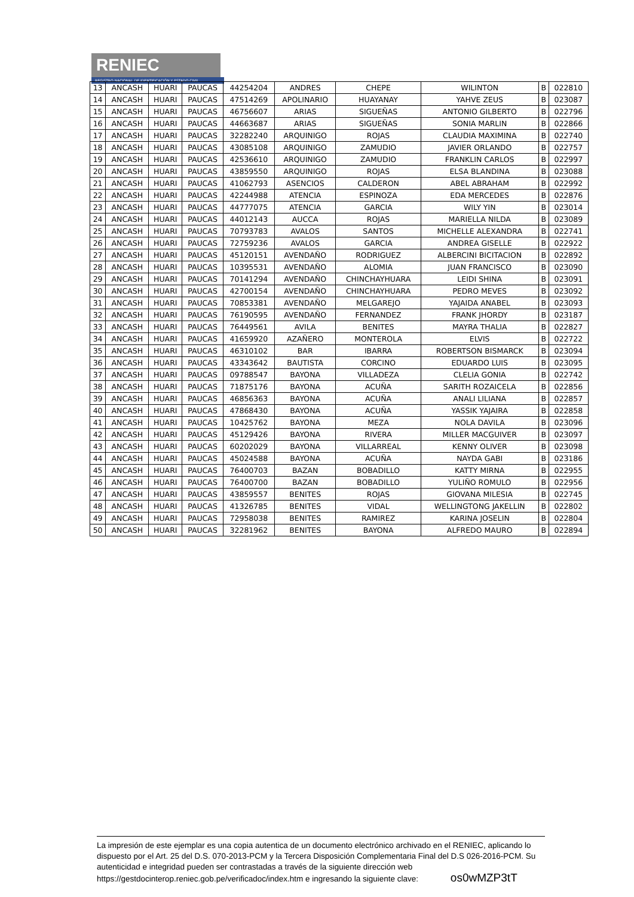RENIEC
REGISTRO NACIONAL DE IDENTIFICACIÓN Y ESTADO CIVIL
| 13 | ANCASH | HUARI | PAUCAS | 44254204 | ANDRES | CHEPE | WILINTON | B | 022810 |
| 14 | ANCASH | HUARI | PAUCAS | 47514269 | APOLINARIO | HUAYANAY | YAHVE ZEUS | B | 023087 |
| 15 | ANCASH | HUARI | PAUCAS | 46756607 | ARIAS | SIGUEÑAS | ANTONIO GILBERTO | B | 022796 |
| 16 | ANCASH | HUARI | PAUCAS | 44663687 | ARIAS | SIGUEÑAS | SONIA MARLIN | B | 022866 |
| 17 | ANCASH | HUARI | PAUCAS | 32282240 | ARQUINIGO | ROJAS | CLAUDIA MAXIMINA | B | 022740 |
| 18 | ANCASH | HUARI | PAUCAS | 43085108 | ARQUINIGO | ZAMUDIO | JAVIER ORLANDO | B | 022757 |
| 19 | ANCASH | HUARI | PAUCAS | 42536610 | ARQUINIGO | ZAMUDIO | FRANKLIN CARLOS | B | 022997 |
| 20 | ANCASH | HUARI | PAUCAS | 43859550 | ARQUINIGO | ROJAS | ELSA BLANDINA | B | 023088 |
| 21 | ANCASH | HUARI | PAUCAS | 41062793 | ASENCIOS | CALDERON | ABEL ABRAHAM | B | 022992 |
| 22 | ANCASH | HUARI | PAUCAS | 42244988 | ATENCIA | ESPINOZA | EDA MERCEDES | B | 022876 |
| 23 | ANCASH | HUARI | PAUCAS | 44777075 | ATENCIA | GARCIA | WILY YIN | B | 023014 |
| 24 | ANCASH | HUARI | PAUCAS | 44012143 | AUCCA | ROJAS | MARIELLA NILDA | B | 023089 |
| 25 | ANCASH | HUARI | PAUCAS | 70793783 | AVALOS | SANTOS | MICHELLE ALEXANDRA | B | 022741 |
| 26 | ANCASH | HUARI | PAUCAS | 72759236 | AVALOS | GARCIA | ANDREA GISELLE | B | 022922 |
| 27 | ANCASH | HUARI | PAUCAS | 45120151 | AVENDAÑO | RODRIGUEZ | ALBERCINI BICITACION | B | 022892 |
| 28 | ANCASH | HUARI | PAUCAS | 10395531 | AVENDAÑO | ALOMIA | JUAN FRANCISCO | B | 023090 |
| 29 | ANCASH | HUARI | PAUCAS | 70141294 | AVENDAÑO | CHINCHAYHUARA | LEIDI SHINA | B | 023091 |
| 30 | ANCASH | HUARI | PAUCAS | 42700154 | AVENDAÑO | CHINCHAYHUARA | PEDRO MEVES | B | 023092 |
| 31 | ANCASH | HUARI | PAUCAS | 70853381 | AVENDAÑO | MELGAREJO | YAJAIDA ANABEL | B | 023093 |
| 32 | ANCASH | HUARI | PAUCAS | 76190595 | AVENDAÑO | FERNANDEZ | FRANK JHORDY | B | 023187 |
| 33 | ANCASH | HUARI | PAUCAS | 76449561 | AVILA | BENITES | MAYRA THALIA | B | 022827 |
| 34 | ANCASH | HUARI | PAUCAS | 41659920 | AZAÑERO | MONTEROLA | ELVIS | B | 022722 |
| 35 | ANCASH | HUARI | PAUCAS | 46310102 | BAR | IBARRA | ROBERTSON BISMARCK | B | 023094 |
| 36 | ANCASH | HUARI | PAUCAS | 43343642 | BAUTISTA | CORCINO | EDUARDO LUIS | B | 023095 |
| 37 | ANCASH | HUARI | PAUCAS | 09788547 | BAYONA | VILLADEZA | CLELIA GONIA | B | 022742 |
| 38 | ANCASH | HUARI | PAUCAS | 71875176 | BAYONA | ACUÑA | SARITH ROZAICELA | B | 022856 |
| 39 | ANCASH | HUARI | PAUCAS | 46856363 | BAYONA | ACUÑA | ANALI LILIANA | B | 022857 |
| 40 | ANCASH | HUARI | PAUCAS | 47868430 | BAYONA | ACUÑA | YASSIK YAJAIRA | B | 022858 |
| 41 | ANCASH | HUARI | PAUCAS | 10425762 | BAYONA | MEZA | NOLA DAVILA | B | 023096 |
| 42 | ANCASH | HUARI | PAUCAS | 45129426 | BAYONA | RIVERA | MILLER MACGUIVER | B | 023097 |
| 43 | ANCASH | HUARI | PAUCAS | 60202029 | BAYONA | VILLARREAL | KENNY OLIVER | B | 023098 |
| 44 | ANCASH | HUARI | PAUCAS | 45024588 | BAYONA | ACUÑA | NAYDA GABI | B | 023186 |
| 45 | ANCASH | HUARI | PAUCAS | 76400703 | BAZAN | BOBADILLO | KATTY MIRNA | B | 022955 |
| 46 | ANCASH | HUARI | PAUCAS | 76400700 | BAZAN | BOBADILLO | YULIÑO ROMULO | B | 022956 |
| 47 | ANCASH | HUARI | PAUCAS | 43859557 | BENITES | ROJAS | GIOVANA MILESIA | B | 022745 |
| 48 | ANCASH | HUARI | PAUCAS | 41326785 | BENITES | VIDAL | WELLINGTONG JAKELLIN | B | 022802 |
| 49 | ANCASH | HUARI | PAUCAS | 72958038 | BENITES | RAMIREZ | KARINA JOSELIN | B | 022804 |
| 50 | ANCASH | HUARI | PAUCAS | 32281962 | BENITES | BAYONA | ALFREDO MAURO | B | 022894 |
La impresión de este ejemplar es una copia autentica de un documento electrónico archivado en el RENIEC, aplicando lo dispuesto por el Art. 25 del D.S. 070-2013-PCM y la Tercera Disposición Complementaria Final del D.S 026-2016-PCM. Su autenticidad e integridad pueden ser contrastadas a través de la siguiente dirección web https://gestdocinterop.reniec.gob.pe/verificadoc/index.htm e ingresando la siguiente clave: os0wMZP3tT